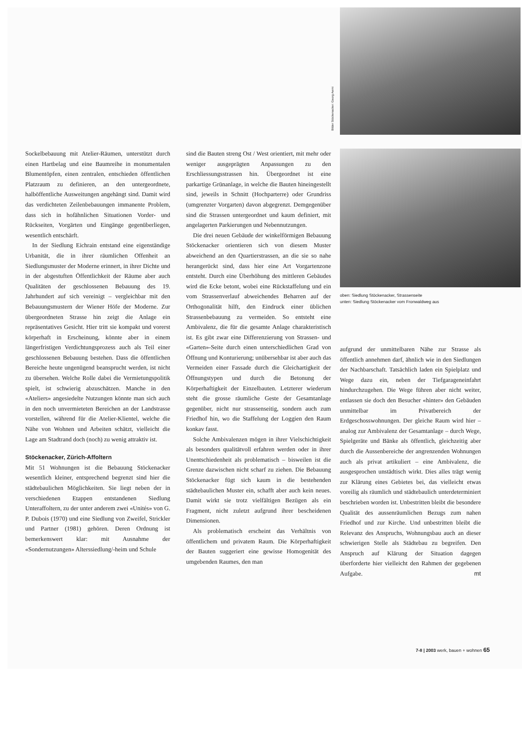Bilder Stöckenacker: Georg Aerni
oben: Siedlung Stöckenacker, Strassenseite
unten: Siedlung Stöckenacker vom Fronwaldweg aus
Sockelbebauung mit Atelier-Räumen, unterstützt durch einen Hartbelag und eine Baumreihe in monumentalen Blumentöpfen, einen zentralen, entschieden öffentlichen Platzraum zu definieren, an den untergeordnete, halböffentliche Ausweitungen angehängt sind. Damit wird das verdichteten Zeilenbebauungen immanente Problem, dass sich in hofähnlichen Situationen Vorder- und Rückseiten, Vorgärten und Eingänge gegenüberliegen, wesentlich entschärft.
In der Siedlung Eichrain entstand eine eigenständige Urbanität, die in ihrer räumlichen Offenheit an Siedlungsmuster der Moderne erinnert, in ihrer Dichte und in der abgestuften Öffentlichkeit der Räume aber auch Qualitäten der geschlossenen Bebauung des 19. Jahrhundert auf sich vereinigt – vergleichbar mit den Bebauungsmustern der Wiener Höfe der Moderne. Zur übergeordneten Strasse hin zeigt die Anlage ein repräsentatives Gesicht. Hier tritt sie kompakt und vorerst körperhaft in Erscheinung, könnte aber in einem längerfristigen Verdichtungsprozess auch als Teil einer geschlossenen Bebauung bestehen. Dass die öffentlichen Bereiche heute ungenügend beansprucht werden, ist nicht zu übersehen. Welche Rolle dabei die Vermietungspolitik spielt, ist schwierig abzuschätzen. Manche in den «Ateliers» angesiedelte Nutzungen könnte man sich auch in den noch unvermieteten Bereichen an der Landstrasse vorstellen, während für die Atelier-Klientel, welche die Nähe von Wohnen und Arbeiten schätzt, vielleicht die Lage am Stadtrand doch (noch) zu wenig attraktiv ist.
Stöckenacker, Zürich-Affoltern
Mit 51 Wohnungen ist die Bebauung Stöckenacker wesentlich kleiner, entsprechend begrenzt sind hier die städtebaulichen Möglichkeiten. Sie liegt neben der in verschiedenen Etappen entstandenen Siedlung Unteraffoltern, zu der unter anderem zwei «Unités» von G. P. Dubois (1970) und eine Siedlung von Zweifel, Strickler und Partner (1981) gehören. Deren Ordnung ist bemerkenswert klar: mit Ausnahme der «Sondernutzungen» Alterssiedlung/-heim und Schule
sind die Bauten streng Ost / West orientiert, mit mehr oder weniger ausgeprägten Anpassungen zu den Erschliessungsstrassen hin. Übergeordnet ist eine parkartige Grünanlage, in welche die Bauten hineingestellt sind, jeweils in Schnitt (Hochparterre) oder Grundriss (umgrenzter Vorgarten) davon abgegrenzt. Demgegenüber sind die Strassen untergeordnet und kaum definiert, mit angelagerten Parkierungen und Nebennutzungen.
Die drei neuen Gebäude der winkelförmigen Bebauung Stöckenacker orientieren sich von diesem Muster abweichend an den Quartierstrassen, an die sie so nahe herangerückt sind, dass hier eine Art Vorgartenzone entsteht. Durch eine Überhöhung des mittleren Gebäudes wird die Ecke betont, wobei eine Rückstaffelung und ein vom Strassenverlauf abweichendes Beharren auf der Orthogonalität hilft, den Eindruck einer üblichen Strassenbebauung zu vermeiden. So entsteht eine Ambivalenz, die für die gesamte Anlage charakteristisch ist. Es gibt zwar eine Differenzierung von Strassen- und «Garten»-Seite durch einen unterschiedlichen Grad von Öffnung und Konturierung; unübersehbar ist aber auch das Vermeiden einer Fassade durch die Gleichartigkeit der Öffnungstypen und durch die Betonung der Körperhaftigkeit der Einzelbauten. Letzterer wiederum steht die grosse räumliche Geste der Gesamtanlage gegenüber, nicht nur strassenseitig, sondern auch zum Friedhof hin, wo die Staffelung der Loggien den Raum konkav fasst.
Solche Ambivalenzen mögen in ihrer Vielschichtigkeit als besonders qualitätvoll erfahren werden oder in ihrer Unentschiedenheit als problematisch – bisweilen ist die Grenze dazwischen nicht scharf zu ziehen. Die Bebauung Stöckenacker fügt sich kaum in die bestehenden städtebaulichen Muster ein, schafft aber auch kein neues. Damit wirkt sie trotz vielfältigen Bezügen als ein Fragment, nicht zuletzt aufgrund ihrer bescheidenen Dimensionen.
Als problematisch erscheint das Verhältnis von öffentlichem und privatem Raum. Die Körperhaftigkeit der Bauten suggeriert eine gewisse Homogenität des umgebenden Raumes, den man
aufgrund der unmittelbaren Nähe zur Strasse als öffentlich annehmen darf, ähnlich wie in den Siedlungen der Nachbarschaft. Tatsächlich laden ein Spielplatz und Wege dazu ein, neben der Tiefgarageneinfahrt hindurchzugehen. Die Wege führen aber nicht weiter, entlassen sie doch den Besucher «hinter» den Gebäuden unmittelbar im Privatbereich der Erdgeschosswohnungen. Der gleiche Raum wird hier – analog zur Ambivalenz der Gesamtanlage – durch Wege, Spielgeräte und Bänke als öffentlich, gleichzeitig aber durch die Aussenbereiche der angrenzenden Wohnungen auch als privat artikuliert – eine Ambivalenz, die ausgesprochen unstädtisch wirkt. Dies alles trägt wenig zur Klärung eines Gebietes bei, das vielleicht etwas voreilig als räumlich und städtebaulich unterdeterminiert beschrieben worden ist. Unbestritten bleibt die besondere Qualität des aussenräumlichen Bezugs zum nahen Friedhof und zur Kirche. Und unbestritten bleibt die Relevanz des Anspruchs, Wohnungsbau auch an dieser schwierigen Stelle als Städtebau zu begreifen. Den Anspruch auf Klärung der Situation dagegen überforderte hier vielleicht den Rahmen der gegebenen Aufgabe. mt
7-8 | 2003 werk, bauen + wohnen 65